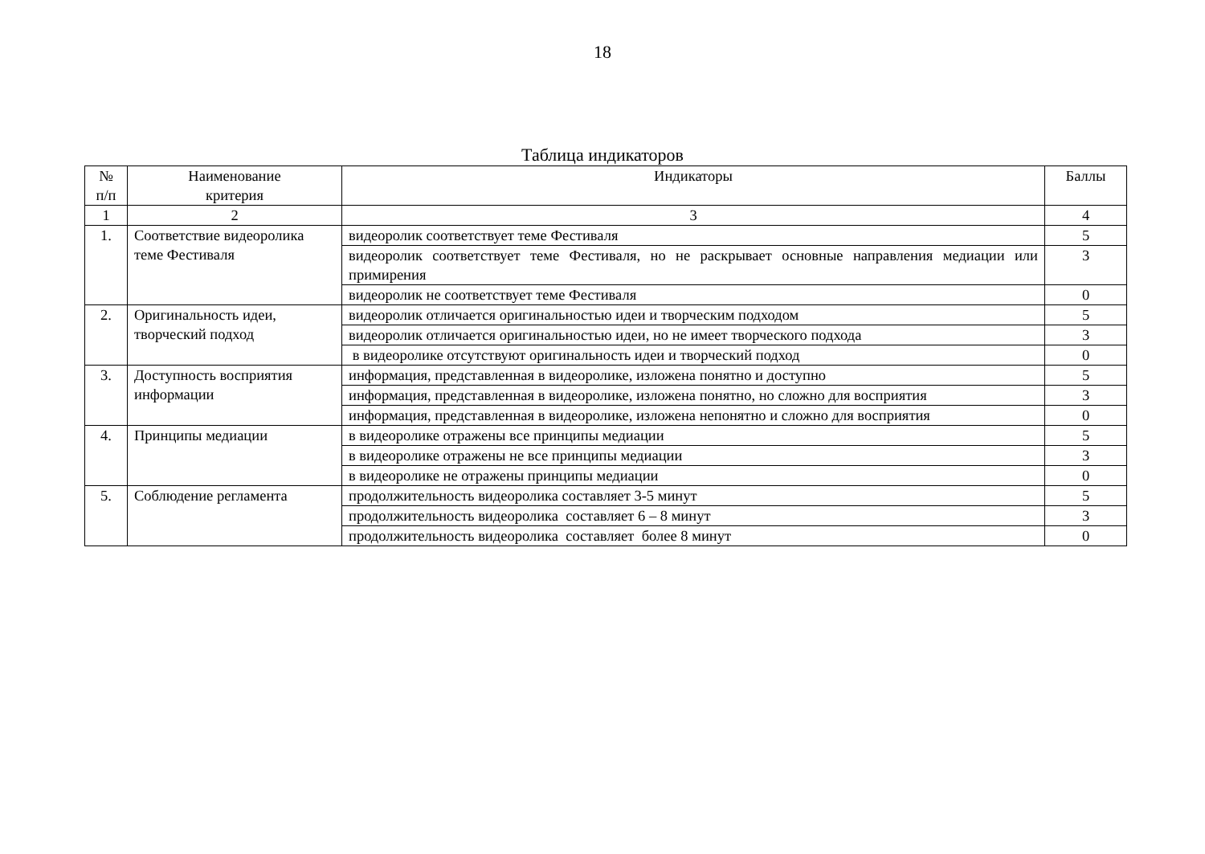18
Таблица индикаторов
| № п/п | Наименование критерия | Индикаторы | Баллы |
| --- | --- | --- | --- |
| 1 | 2 | 3 | 4 |
| 1. | Соответствие видеоролика теме Фестиваля | видеоролик соответствует теме Фестиваля | 5 |
| | | видеоролик соответствует теме Фестиваля, но не раскрывает основные направления медиации или примирения | 3 |
| | | видеоролик не соответствует теме Фестиваля | 0 |
| 2. | Оригинальность идеи, творческий подход | видеоролик отличается оригинальностью идеи и творческим подходом | 5 |
| | | видеоролик отличается оригинальностью идеи, но не имеет творческого подхода | 3 |
| | | в видеоролике отсутствуют оригинальность идеи и творческий подход | 0 |
| 3. | Доступность восприятия информации | информация, представленная в видеоролике, изложена понятно и доступно | 5 |
| | | информация, представленная в видеоролике, изложена понятно, но сложно для восприятия | 3 |
| | | информация, представленная в видеоролике, изложена непонятно и сложно для восприятия | 0 |
| 4. | Принципы медиации | в видеоролике отражены все принципы медиации | 5 |
| | | в видеоролике отражены не все принципы медиации | 3 |
| | | в видеоролике не отражены принципы медиации | 0 |
| 5. | Соблюдение регламента | продолжительность видеоролика составляет 3-5 минут | 5 |
| | | продолжительность видеоролика составляет 6 – 8 минут | 3 |
| | | продолжительность видеоролика составляет более 8 минут | 0 |